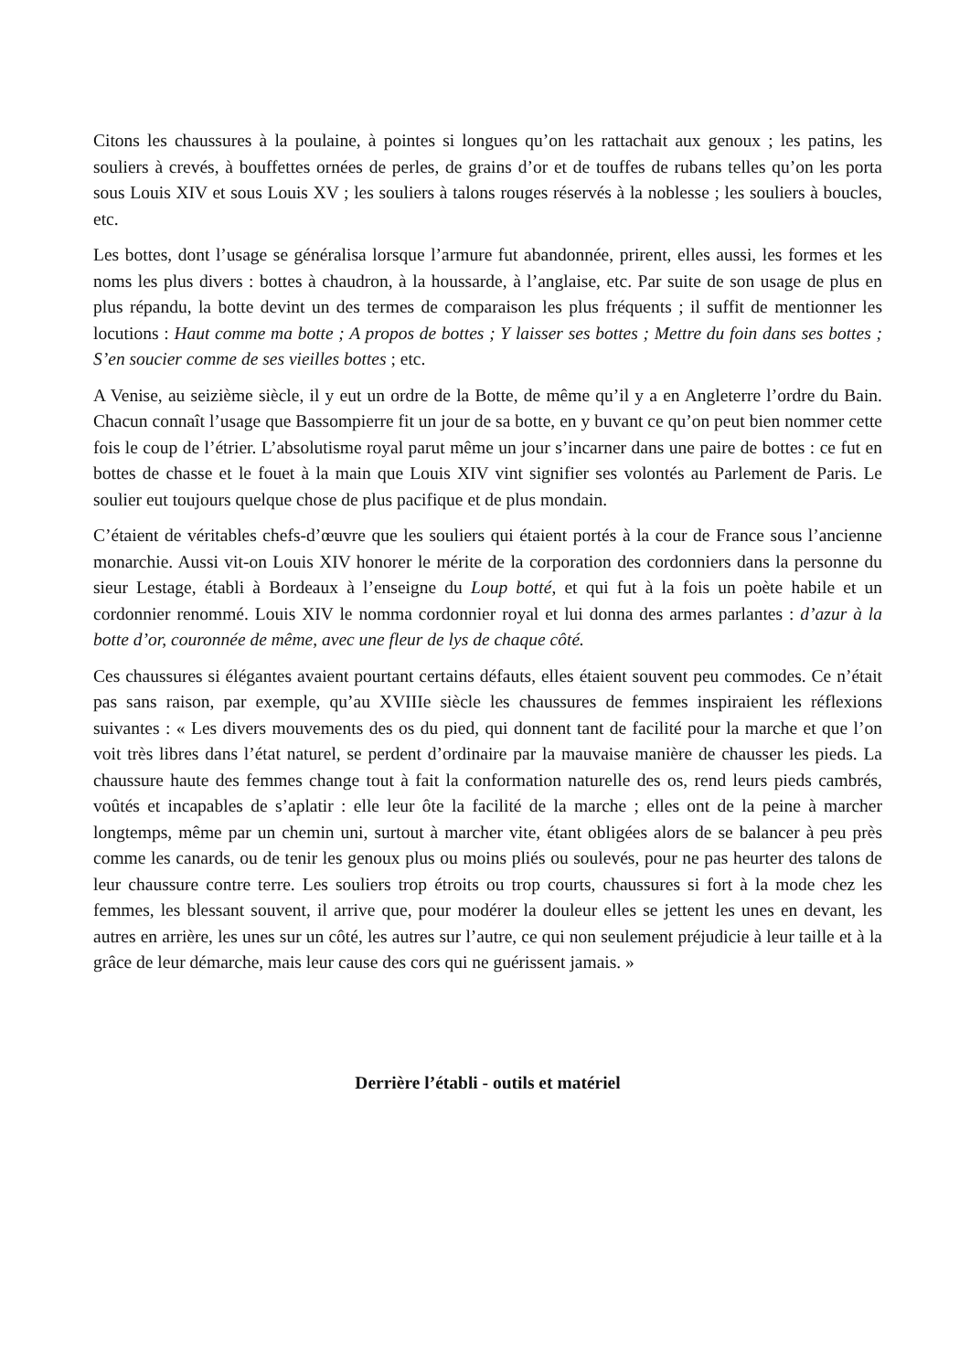Citons les chaussures à la poulaine, à pointes si longues qu’on les rattachait aux genoux ; les patins, les souliers à crevés, à bouffettes ornées de perles, de grains d’or et de touffes de rubans telles qu’on les porta sous Louis XIV et sous Louis XV ; les souliers à talons rouges réservés à la noblesse ; les souliers à boucles, etc.
Les bottes, dont l’usage se généralisa lorsque l’armure fut abandonnée, prirent, elles aussi, les formes et les noms les plus divers : bottes à chaudron, à la houssarde, à l’anglaise, etc. Par suite de son usage de plus en plus répandu, la botte devint un des termes de comparaison les plus fréquents ; il suffit de mentionner les locutions : Haut comme ma botte ; A propos de bottes ; Y laisser ses bottes ; Mettre du foin dans ses bottes ; S’en soucier comme de ses vieilles bottes ; etc.
A Venise, au seizième siècle, il y eut un ordre de la Botte, de même qu’il y a en Angleterre l’ordre du Bain. Chacun connaît l’usage que Bassompierre fit un jour de sa botte, en y buvant ce qu’on peut bien nommer cette fois le coup de l’étrier. L’absolutisme royal parut même un jour s’incarner dans une paire de bottes : ce fut en bottes de chasse et le fouet à la main que Louis XIV vint signifier ses volontés au Parlement de Paris. Le soulier eut toujours quelque chose de plus pacifique et de plus mondain.
C’étaient de véritables chefs-d’œuvre que les souliers qui étaient portés à la cour de France sous l’ancienne monarchie. Aussi vit-on Louis XIV honorer le mérite de la corporation des cordonniers dans la personne du sieur Lestage, établi à Bordeaux à l’enseigne du Loup botté, et qui fut à la fois un poète habile et un cordonnier renommé. Louis XIV le nomma cordonnier royal et lui donna des armes parlantes : d’azur à la botte d’or, couronnée de même, avec une fleur de lys de chaque côté.
Ces chaussures si élégantes avaient pourtant certains défauts, elles étaient souvent peu commodes. Ce n’était pas sans raison, par exemple, qu’au XVIIIe siècle les chaussures de femmes inspiraient les réflexions suivantes : « Les divers mouvements des os du pied, qui donnent tant de facilité pour la marche et que l’on voit très libres dans l’état naturel, se perdent d’ordinaire par la mauvaise manière de chausser les pieds. La chaussure haute des femmes change tout à fait la conformation naturelle des os, rend leurs pieds cambrés, voûtés et incapables de s’aplatir : elle leur ôte la facilité de la marche ; elles ont de la peine à marcher longtemps, même par un chemin uni, surtout à marcher vite, étant obligées alors de se balancer à peu près comme les canards, ou de tenir les genoux plus ou moins pliés ou soulevés, pour ne pas heurter des talons de leur chaussure contre terre. Les souliers trop étroits ou trop courts, chaussures si fort à la mode chez les femmes, les blessant souvent, il arrive que, pour modérer la douleur elles se jettent les unes en devant, les autres en arrière, les unes sur un côté, les autres sur l’autre, ce qui non seulement préjudicie à leur taille et à la grâce de leur démarche, mais leur cause des cors qui ne guérissent jamais. »
Derrière l’établi - outils et matériel